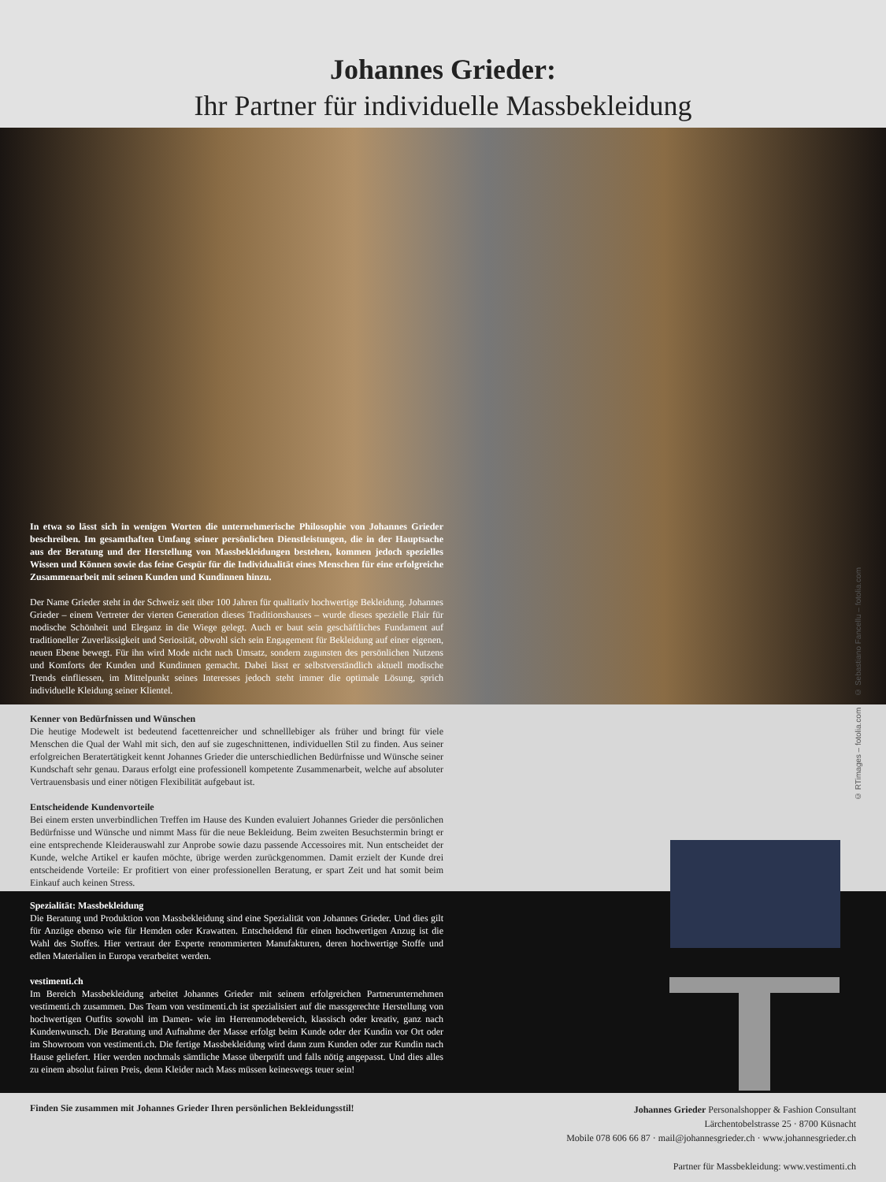Johannes Grieder:
Ihr Partner für individuelle Massbekleidung
In etwa so lässt sich in wenigen Worten die unternehmerische Philosophie von Johannes Grieder beschreiben. Im gesamthaften Umfang seiner persönlichen Dienstleistungen, die in der Hauptsache aus der Beratung und der Herstellung von Massbekleidungen bestehen, kommen jedoch spezielles Wissen und Können sowie das feine Gespür für die Individualität eines Menschen für eine erfolgreiche Zusammenarbeit mit seinen Kunden und Kundinnen hinzu.
Der Name Grieder steht in der Schweiz seit über 100 Jahren für qualitativ hochwertige Bekleidung. Johannes Grieder – einem Vertreter der vierten Generation dieses Traditionshauses – wurde dieses spezielle Flair für modische Schönheit und Eleganz in die Wiege gelegt. Auch er baut sein geschäftliches Fundament auf traditioneller Zuverlässigkeit und Seriosität, obwohl sich sein Engagement für Bekleidung auf einer eigenen, neuen Ebene bewegt. Für ihn wird Mode nicht nach Umsatz, sondern zugunsten des persönlichen Nutzens und Komforts der Kunden und Kundinnen gemacht. Dabei lässt er selbstverständlich aktuell modische Trends einfliessen, im Mittelpunkt seines Interesses jedoch steht immer die optimale Lösung, sprich individuelle Kleidung seiner Klientel.
Kenner von Bedürfnissen und Wünschen
Die heutige Modewelt ist bedeutend facettenreicher und schnelllebiger als früher und bringt für viele Menschen die Qual der Wahl mit sich, den auf sie zugeschnittenen, individuellen Stil zu finden. Aus seiner erfolgreichen Beratertätigkeit kennt Johannes Grieder die unterschiedlichen Bedürfnisse und Wünsche seiner Kundschaft sehr genau. Daraus erfolgt eine professionell kompetente Zusammenarbeit, welche auf absoluter Vertrauensbasis und einer nötigen Flexibilität aufgebaut ist.
Entscheidende Kundenvorteile
Bei einem ersten unverbindlichen Treffen im Hause des Kunden evaluiert Johannes Grieder die persönlichen Bedürfnisse und Wünsche und nimmt Mass für die neue Bekleidung. Beim zweiten Besuchstermin bringt er eine entsprechende Kleiderauswahl zur Anprobe sowie dazu passende Accessoires mit. Nun entscheidet der Kunde, welche Artikel er kaufen möchte, übrige werden zurückgenommen. Damit erzielt der Kunde drei entscheidende Vorteile: Er profitiert von einer professionellen Beratung, er spart Zeit und hat somit beim Einkauf auch keinen Stress.
Spezialität: Massbekleidung
Die Beratung und Produktion von Massbekleidung sind eine Spezialität von Johannes Grieder. Und dies gilt für Anzüge ebenso wie für Hemden oder Krawatten. Entscheidend für einen hochwertigen Anzug ist die Wahl des Stoffes. Hier vertraut der Experte renommierten Manufakturen, deren hochwertige Stoffe und edlen Materialien in Europa verarbeitet werden.
vestimenti.ch
Im Bereich Massbekleidung arbeitet Johannes Grieder mit seinem erfolgreichen Partnerunternehmen vestimenti.ch zusammen. Das Team von vestimenti.ch ist spezialisiert auf die massgerechte Herstellung von hochwertigen Outfits sowohl im Damen- wie im Herrenmodebereich, klassisch oder kreativ, ganz nach Kundenwunsch. Die Beratung und Aufnahme der Masse erfolgt beim Kunde oder der Kundin vor Ort oder im Showroom von vestimenti.ch. Die fertige Massbekleidung wird dann zum Kunden oder zur Kundin nach Hause geliefert. Hier werden nochmals sämtliche Masse überprüft und falls nötig angepasst. Und dies alles zu einem absolut fairen Preis, denn Kleider nach Mass müssen keineswegs teuer sein!
Finden Sie zusammen mit Johannes Grieder Ihren persönlichen Bekleidungsstil!
Johannes Grieder Personalshopper & Fashion Consultant
Lärchentobelstrasse 25 · 8700 Küsnacht
Mobile 078 606 66 87 · mail@johannesgrieder.ch · www.johannesgrieder.ch
Partner für Massbekleidung: www.vestimenti.ch
© RTimages – fotolia.com © Sebastiano Fancellu – fotolia.com